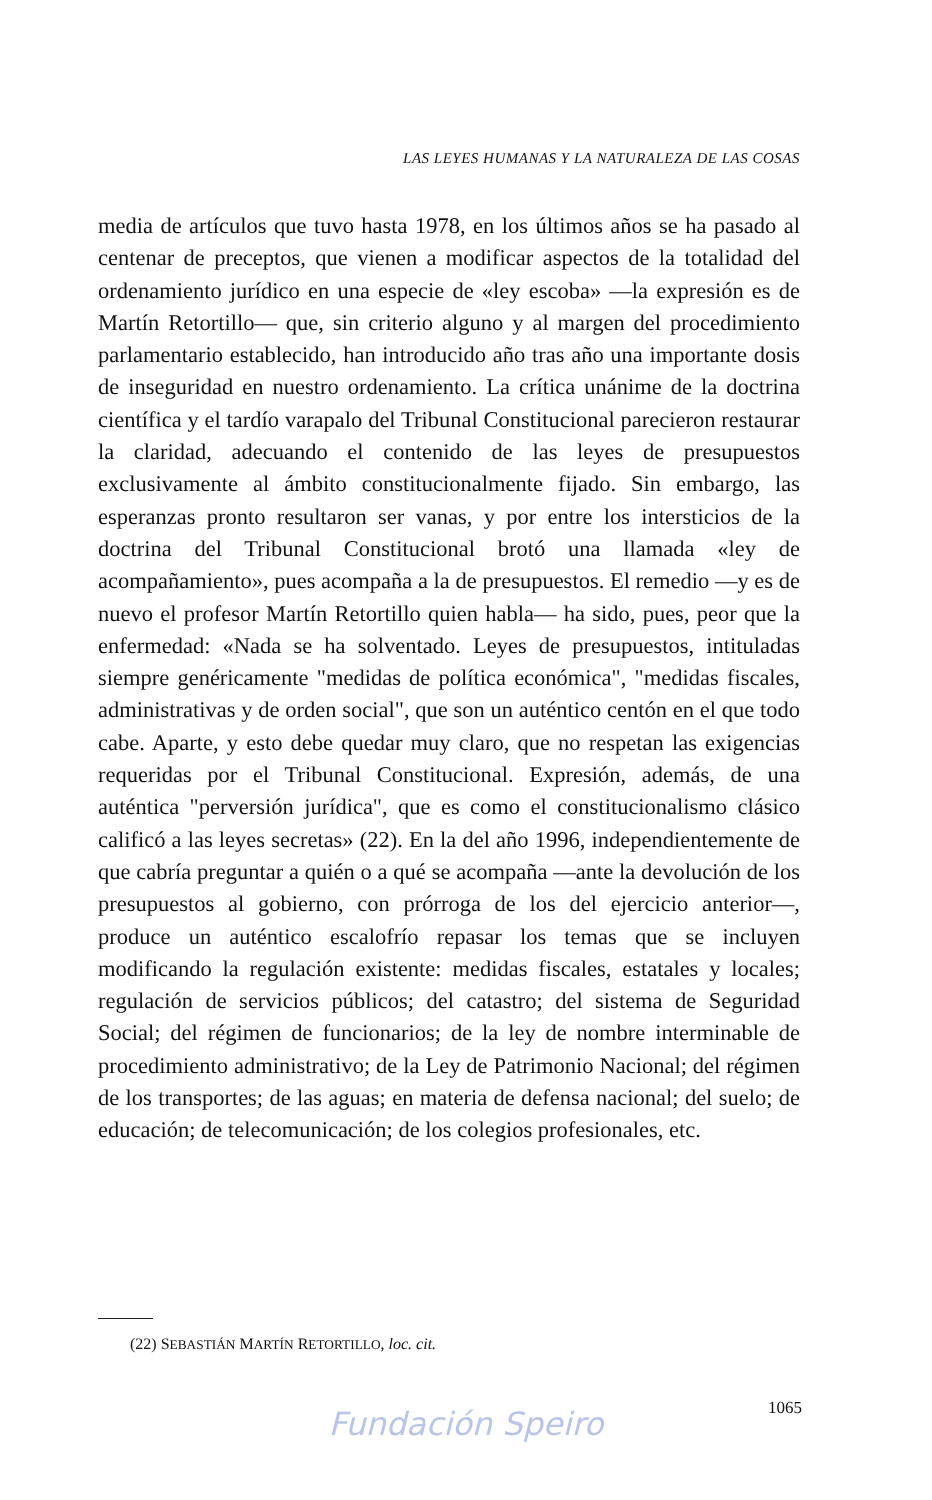LAS LEYES HUMANAS Y LA NATURALEZA DE LAS COSAS
media de artículos que tuvo hasta 1978, en los últimos años se ha pasado al centenar de preceptos, que vienen a modificar aspectos de la totalidad del ordenamiento jurídico en una especie de «ley escoba» —la expresión es de Martín Retortillo— que, sin criterio alguno y al margen del procedimiento parlamentario establecido, han introducido año tras año una importante dosis de inseguridad en nuestro ordenamiento. La crítica unánime de la doctrina científica y el tardío varapalo del Tribunal Constitucional parecieron restaurar la claridad, adecuando el contenido de las leyes de presupuestos exclusivamente al ámbito constitucionalmente fijado. Sin embargo, las esperanzas pronto resultaron ser vanas, y por entre los intersticios de la doctrina del Tribunal Constitucional brotó una llamada «ley de acompañamiento», pues acompaña a la de presupuestos. El remedio —y es de nuevo el profesor Martín Retortillo quien habla— ha sido, pues, peor que la enfermedad: «Nada se ha solventado. Leyes de presupuestos, intituladas siempre genéricamente "medidas de política económica", "medidas fiscales, administrativas y de orden social", que son un auténtico centón en el que todo cabe. Aparte, y esto debe quedar muy claro, que no respetan las exigencias requeridas por el Tribunal Constitucional. Expresión, además, de una auténtica "perversión jurídica", que es como el constitucionalismo clásico calificó a las leyes secretas» (22). En la del año 1996, independientemente de que cabría preguntar a quién o a qué se acompaña —ante la devolución de los presupuestos al gobierno, con prórroga de los del ejercicio anterior—, produce un auténtico escalofrío repasar los temas que se incluyen modificando la regulación existente: medidas fiscales, estatales y locales; regulación de servicios públicos; del catastro; del sistema de Seguridad Social; del régimen de funcionarios; de la ley de nombre interminable de procedimiento administrativo; de la Ley de Patrimonio Nacional; del régimen de los transportes; de las aguas; en materia de defensa nacional; del suelo; de educación; de telecomunicación; de los colegios profesionales, etc.
(22) SEBASTIÁN MARTÍN RETORTILLO, loc. cit.
1065 Fundación Speiro